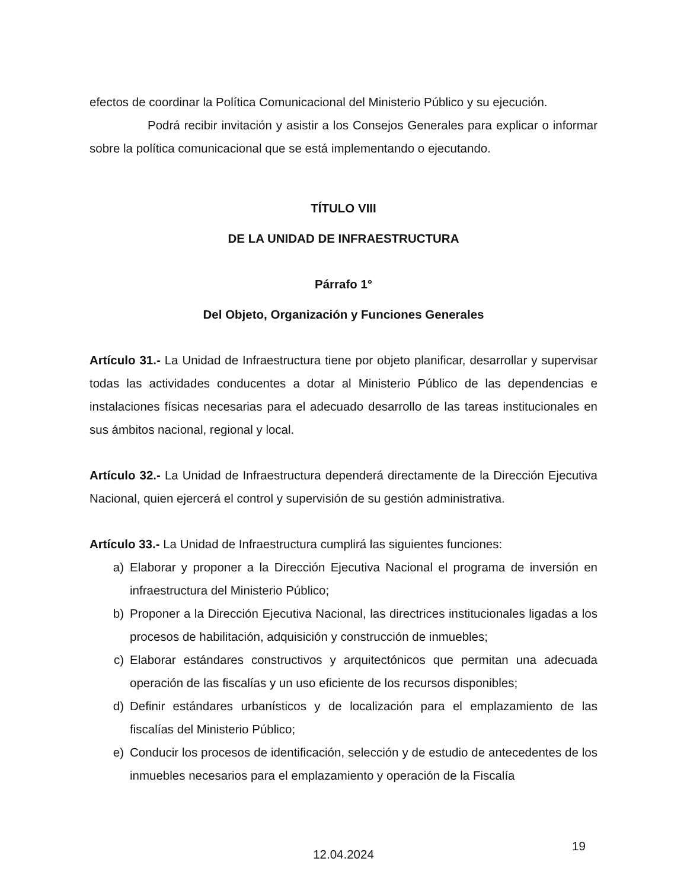efectos de coordinar la Política Comunicacional del Ministerio Público y su ejecución.
Podrá recibir invitación y asistir a los Consejos Generales para explicar o informar sobre la política comunicacional que se está implementando o ejecutando.
TÍTULO VIII
DE LA UNIDAD DE INFRAESTRUCTURA
Párrafo 1°
Del Objeto, Organización y Funciones Generales
Artículo 31.- La Unidad de Infraestructura tiene por objeto planificar, desarrollar y supervisar todas las actividades conducentes a dotar al Ministerio Público de las dependencias e instalaciones físicas necesarias para el adecuado desarrollo de las tareas institucionales en sus ámbitos nacional, regional y local.
Artículo 32.- La Unidad de Infraestructura dependerá directamente de la Dirección Ejecutiva Nacional, quien ejercerá el control y supervisión de su gestión administrativa.
Artículo 33.- La Unidad de Infraestructura cumplirá las siguientes funciones:
a) Elaborar y proponer a la Dirección Ejecutiva Nacional el programa de inversión en infraestructura del Ministerio Público;
b) Proponer a la Dirección Ejecutiva Nacional, las directrices institucionales ligadas a los procesos de habilitación, adquisición y construcción de inmuebles;
c) Elaborar estándares constructivos y arquitectónicos que permitan una adecuada operación de las fiscalías y un uso eficiente de los recursos disponibles;
d) Definir estándares urbanísticos y de localización para el emplazamiento de las fiscalías del Ministerio Público;
e) Conducir los procesos de identificación, selección y de estudio de antecedentes de los inmuebles necesarios para el emplazamiento y operación de la Fiscalía
19
12.04.2024